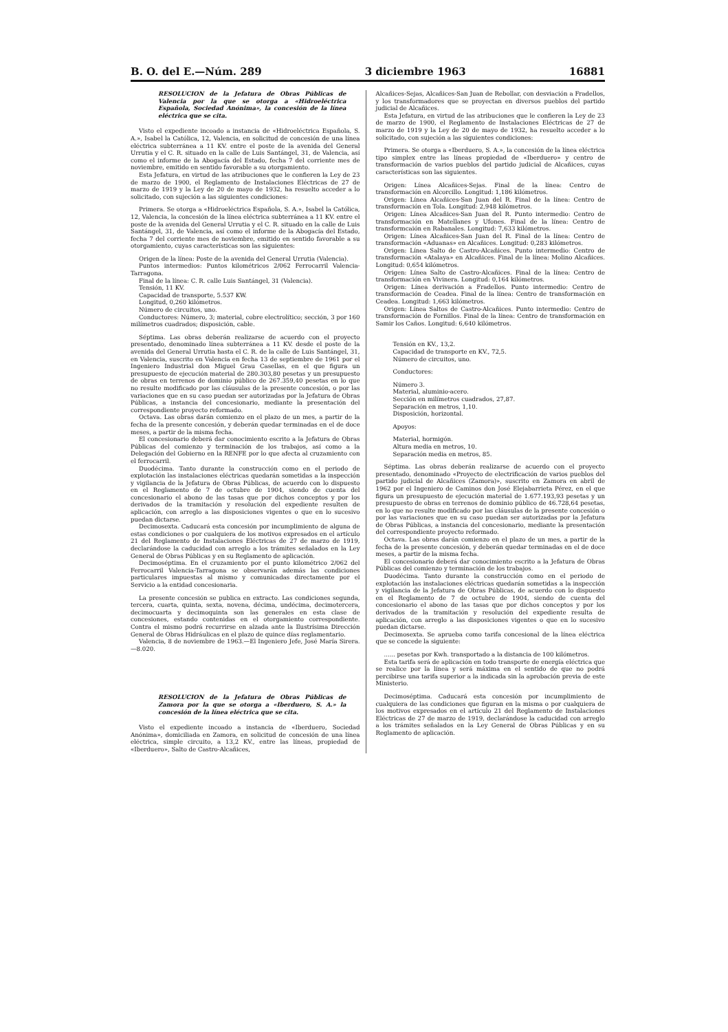B. O. del E.—Núm. 289 3 diciembre 1963 16881
RESOLUCION de la Jefatura de Obras Públicas de Valencia por la que se otorga a «Hidroeléctrica Española, Sociedad Anónima», la concesión de la línea eléctrica que se cita.
Visto el expediente incoado a instancia de «Hidroeléctrica Española, S. A.», Isabel la Católica, 12, Valencia, en solicitud de concesión de una línea eléctrica subterránea a 11 KV. entre el poste de la avenida del General Urrutia y el C. R. situado en la calle de Luis Santángel, 31, de Valencia, así como el informe de la Abogacía del Estado, fecha 7 del corriente mes de noviembre, emitido en sentido favorable a su otorgamiento.
Esta Jefatura, en virtud de las atribuciones que le confieren la Ley de 23 de marzo de 1900, el Reglamento de Instalaciones Eléctricas de 27 de marzo de 1919 y la Ley de 20 de mayo de 1932, ha resuelto acceder a lo solicitado, con sujeción a las siguientes condiciones:
Primera. Se otorga a «Hidroeléctrica Española, S. A.», Isabel la Católica, 12, Valencia, la concesión de la línea eléctrica subterránea a 11 KV. entre el poste de la avenida del General Urrutia y el C. R. situado en la calle de Luis Santángel, 31, de Valencia, así como el informe de la Abogacía del Estado, fecha 7 del corriente mes de noviembre, emitido en sentido favorable a su otorgamiento, cuyas características son las siguientes:
Origen de la línea: Poste de la avenida del General Urrutia (Valencia).
Puntos intermedios: Puntos kilométricos 2/062 Ferrocarril Valencia-Tarragona.
Final de la línea: C. R. calle Luis Santángel, 31 (Valencia).
Tensión, 11 KV.
Capacidad de transporte, 5.537 KW.
Longitud, 0,260 kilómetros.
Número de circuitos, uno.
Conductores: Número, 3; material, cobre electrolítico; sección, 3 por 160 milímetros cuadrados; disposición, cable.
Séptima. Las obras deberán realizarse de acuerdo con el proyecto presentado, denominado línea subterránea a 11 KV. desde el poste de la avenida del General Urrutia hasta el C. R. de la calle de Luis Santángel, 31, en Valencia, suscrito en Valencia en fecha 13 de septiembre de 1961 por el Ingeniero Industrial don Miguel Grau Casellas, en el que figura un presupuesto de ejecución material de 280.303,80 pesetas y un presupuesto de obras en terrenos de dominio público de 267.359,40 pesetas en lo que no resulte modificado por las cláusulas de la presente concesión, o por las variaciones que en su caso puedan ser autorizadas por la Jefatura de Obras Públicas, a instancia del concesionario, mediante la presentación del correspondiente proyecto reformado.
Octava. Las obras darán comienzo en el plazo de un mes, a partir de la fecha de la presente concesión, y deberán quedar terminadas en el de doce meses, a partir de la misma fecha.
El concesionario deberá dar conocimiento escrito a la Jefatura de Obras Públicas del comienzo y terminación de los trabajos, así como a la Delegación del Gobierno en la RENFE por lo que afecta al cruzamiento con el ferrocarril.
Duodécima. Tanto durante la construcción como en el periodo de explotación las instalaciones eléctricas quedarán sometidas a la inspección y vigilancia de la Jefatura de Obras Públicas, de acuerdo con lo dispuesto en el Reglamento de 7 de octubre de 1904, siendo de cuenta del concesionario el abono de las tasas que por dichos conceptos y por los derivados de la tramitación y resolución del expediente resulten de aplicación, con arreglo a las disposiciones vigentes o que en lo sucesivo puedan dictarse.
Decimosexta. Caducará esta concesión por incumplimiento de alguna de estas condiciones o por cualquiera de los motivos expresados en el artículo 21 del Reglamento de Instalaciones Eléctricas de 27 de marzo de 1919, declarándose la caducidad con arreglo a los trámites señalados en la Ley General de Obras Públicas y en su Reglamento de aplicación.
Decimoséptima. En el cruzamiento por el punto kilométrico 2/062 del Ferrocarril Valencia-Tarragona se observarán además las condiciones particulares impuestas al mismo y comunicadas directamente por el Servicio a la entidad concesionaria.
La presente concesión se publica en extracto. Las condiciones segunda, tercera, cuarta, quinta, sexta, novena, décima, undécima, decimotercera, decimocuarta y decimoquinta son las generales en esta clase de concesiones, estando contenidas en el otorgamiento correspondiente. Contra el mismo podrá recurrirse en alzada ante la Ilustrísima Dirección General de Obras Hidráulicas en el plazo de quince días reglamentario.
Valencia, 8 de noviembre de 1963.—El Ingeniero Jefe, José María Sirera.—8.020.
RESOLUCION de la Jefatura de Obras Públicas de Zamora por la que se otorga a «Iberduero, S. A.» la concesión de la línea eléctrica que se cita.
Visto el expediente incoado a instancia de «Iberduero, Sociedad Anónima», domiciliada en Zamora, en solicitud de concesión de una línea eléctrica, simple circuito, a 13,2 KV., entre las líneas, propiedad de «Iberduero», Salto de Castro-Alcañices,
Alcañices-Sejas, Alcañices-San Juan de Rebollar, con desviación a Fradellos, y los transformadores que se proyectan en diversos pueblos del partido judicial de Alcañices.
Esta Jefatura, en virtud de las atribuciones que le confieren la Ley de 23 de marzo de 1900, el Reglamento de Instalaciones Eléctricas de 27 de marzo de 1919 y la Ley de 20 de mayo de 1932, ha resuelto acceder a lo solicitado, con sujeción a las siguientes condiciones:
Primera. Se otorga a «Iberduero, S. A.», la concesión de la línea eléctrica tipo simplex entre las líneas propiedad de «Iberduero» y centro de transformación de varios pueblos del partido judicial de Alcañices, cuyas características son las siguientes.
Origen: Línea Alcañices-Sejas. Final de la línea: Centro de transformación en Alcorcillo. Longitud: 1,186 kilómetros.
Origen: Línea Alcañices-San Juan del R. Final de la línea: Centro de transformación en Tola. Longitud: 2,948 kilómetros.
Origen: Línea Alcañices-San Juan del R. Punto intermedio: Centro de transformación en Matellanes y Ufones. Final de la línea: Centro de transformcaión en Rabanales. Longitud: 7,633 kilómetros.
Origen: Línea Alcañices-San Juan del R. Final de la línea: Centro de transformación «Aduanas» en Alcañices. Longitud: 0,283 kilómetros.
Origen: Línea Salto de Castro-Alcañices. Punto intermedio: Centro de transformación «Atalaya» en Alcañices. Final de la línea: Molino Alcañices. Longitud: 0,654 kilómetros.
Origen: Línea Salto de Castro-Alcañices. Final de la línea: Centro de transformación en Vivinera. Longitud: 0,164 kilómetros.
Origen: Línea derivación a Fradellos. Punto intermedio: Centro de transformación de Ceadea. Final de la línea: Centro de transformación en Ceadea. Longitud: 1,663 kilómetros.
Origen: Línea Saltos de Castro-Alcañices. Punto intermedio: Centro de transformación de Fornillos. Final de la línea: Centro de transformación en Samir los Caños. Longitud: 6,640 kilómetros.
Tensión en KV., 13,2.
Capacidad de transporte en KV., 72,5.
Número de circuitos, uno.
Conductores:
Número 3.
Material, aluminio-acero.
Sección en milímetros cuadrados, 27,87.
Separación en metros, 1,10.
Disposición, horizontal.
Apoyos:
Material, hormigón.
Altura media en metros, 10.
Separación media en metros, 85.
Séptima. Las obras deberán realizarse de acuerdo con el proyecto presentado, denominado «Proyecto de electrificación de varios pueblos del partido judicial de Alcañices (Zamora)», suscrito en Zamora en abril de 1962 por el Ingeniero de Caminos don José Elejabarrieta Pérez, en el que figura un presupuesto de ejecución material de 1.677.193,93 pesetas y un presupuesto de obras en terrenos de dominio público de 46.728,64 pesetas, en lo que no resulte modificado por las cláusulas de la presente concesión o por las variaciones que en su caso puedan ser autorizadas por la Jefatura de Obras Públicas, a instancia del concesionario, mediante la presentación del correspondiente proyecto reformado.
Octava. Las obras darán comienzo en el plazo de un mes, a partir de la fecha de la presente concesión, y deberán quedar terminadas en el de doce meses, a partir de la misma fecha.
El concesionario deberá dar conocimiento escrito a la Jefatura de Obras Públicas del comienzo y terminación de los trabajos.
Duodécima. Tanto durante la construcción como en el periodo de explotación las instalaciones eléctricas quedarán sometidas a la inspección y vigilancia de la Jefatura de Obras Públicas, de acuerdo con lo dispuesto en el Reglamento de 7 de octubre de 1904, siendo de cuenta del concesionario el abono de las tasas que por dichos conceptos y por los derivados de la tramitación y resolución del expediente resulta de aplicación, con arreglo a las disposiciones vigentes o que en lo sucesivo puedan dictarse.
Decimosexta. Se aprueba como tarifa concesional de la línea eléctrica que se concede la siguiente:
...... pesetas por Kwh. transportado a la distancia de 100 kilómetros.
Esta tarifa será de aplicación en todo transporte de energía eléctrica que se realice por la línea y será máxima en el sentido de que no podrá percibirse una tarifa superior a la indicada sin la aprobación previa de este Ministerio.
Decimoséptima. Caducará esta concesión por incumplimiento de cualquiera de las condiciones que figuran en la misma o por cualquiera de los motivos expresados en el artículo 21 del Reglamento de Instalaciones Eléctricas de 27 de marzo de 1919, declarándose la caducidad con arreglo a los trámites señalados en la Ley General de Obras Públicas y en su Reglamento de aplicación.